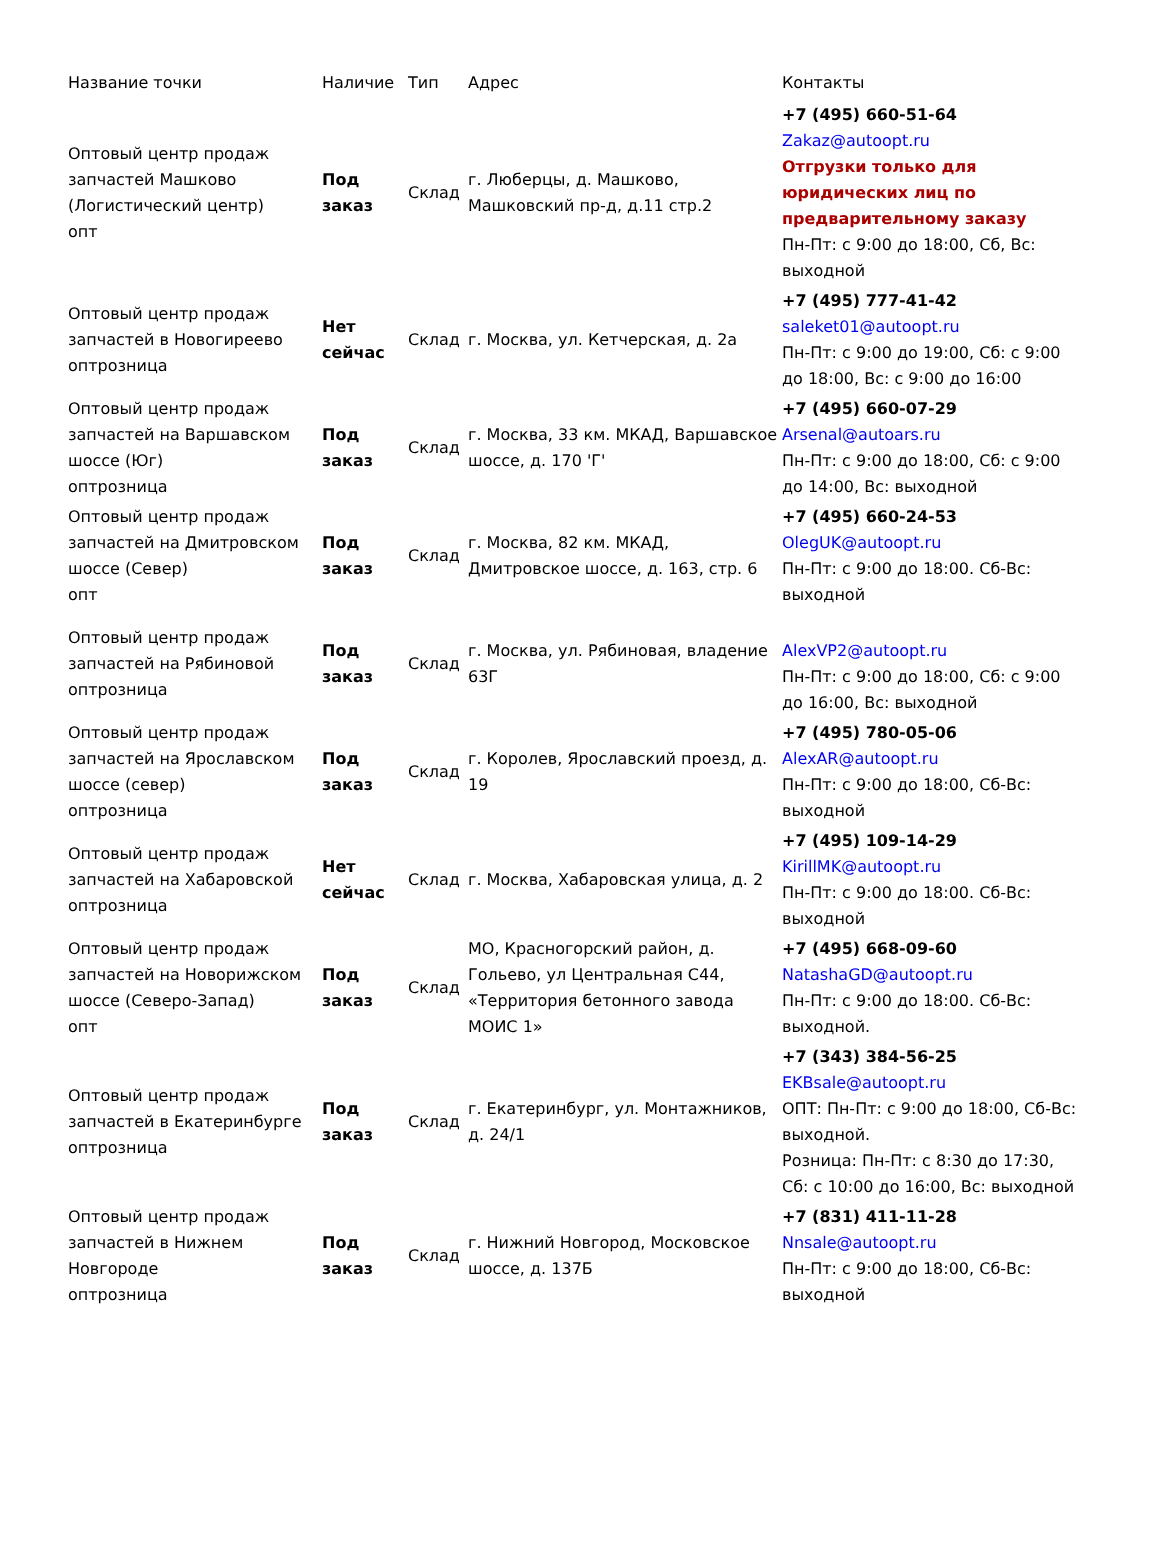| Название точки | Наличие | Тип | Адрес | Контакты |
| --- | --- | --- | --- | --- |
| Оптовый центр продаж запчастей Машково (Логистический центр) опт | Под заказ | Склад | г. Люберцы, д. Машково, Машковский пр-д, д.11 стр.2 | +7 (495) 660-51-64 Zakaz@autoopt.ru Отгрузки только для юридических лиц по предварительному заказу Пн-Пт: с 9:00 до 18:00, Сб, Вс: выходной |
| Оптовый центр продаж запчастей в Новогиреево оптрозница | Нет сейчас | Склад | г. Москва, ул. Кетчерская, д. 2а | +7 (495) 777-41-42 saleket01@autoopt.ru Пн-Пт: с 9:00 до 19:00, Сб: с 9:00 до 18:00, Вс: с 9:00 до 16:00 |
| Оптовый центр продаж запчастей на Варшавском шоссе (Юг) оптрозница | Под заказ | Склад | г. Москва, 33 км. МКАД, Варшавское шоссе, д. 170 'Г' | +7 (495) 660-07-29 Arsenal@autoars.ru Пн-Пт: с 9:00 до 18:00, Сб: с 9:00 до 14:00, Вс: выходной |
| Оптовый центр продаж запчастей на Дмитровском шоссе (Север) опт | Под заказ | Склад | г. Москва, 82 км. МКАД, Дмитровское шоссе, д. 163, стр. 6 | +7 (495) 660-24-53 OlegUK@autoopt.ru Пн-Пт: с 9:00 до 18:00. Сб-Вс: выходной |
| Оптовый центр продаж запчастей на Рябиновой оптрозница | Под заказ | Склад | г. Москва, ул. Рябиновая, владение 63Г | AlexVP2@autoopt.ru Пн-Пт: с 9:00 до 18:00, Сб: с 9:00 до 16:00, Вс: выходной |
| Оптовый центр продаж запчастей на Ярославском шоссе (север) оптрозница | Под заказ | Склад | г. Королев, Ярославский проезд, д. 19 | +7 (495) 780-05-06 AlexAR@autoopt.ru Пн-Пт: с 9:00 до 18:00, Сб-Вс: выходной |
| Оптовый центр продаж запчастей на Хабаровской оптрозница | Нет сейчас | Склад | г. Москва, Хабаровская улица, д. 2 | +7 (495) 109-14-29 KirillMK@autoopt.ru Пн-Пт: с 9:00 до 18:00. Сб-Вс: выходной |
| Оптовый центр продаж запчастей на Новорижском шоссе (Северо-Запад) опт | Под заказ | Склад | МО, Красногорский район, д. Гольево, ул Центральная С44, «Территория бетонного завода МОИС 1» | +7 (495) 668-09-60 NatashaGD@autoopt.ru Пн-Пт: с 9:00 до 18:00. Сб-Вс: выходной. |
| Оптовый центр продаж запчастей в Екатеринбурге оптрозница | Под заказ | Склад | г. Екатеринбург, ул. Монтажников, д. 24/1 | +7 (343) 384-56-25 EKBsale@autoopt.ru ОПТ: Пн-Пт: с 9:00 до 18:00, Сб-Вс: выходной. Розница: Пн-Пт: с 8:30 до 17:30, Сб: с 10:00 до 16:00, Вс: выходной |
| Оптовый центр продаж запчастей в Нижнем Новгороде оптрозница | Под заказ | Склад | г. Нижний Новгород, Московское шоссе, д. 137Б | +7 (831) 411-11-28 Nnsale@autoopt.ru Пн-Пт: с 9:00 до 18:00, Сб-Вс: выходной |